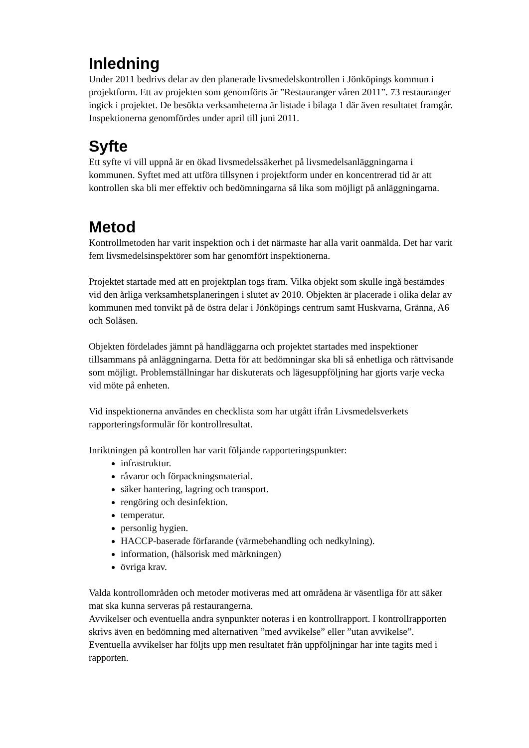Inledning
Under 2011 bedrivs delar av den planerade livsmedelskontrollen i Jönköpings kommun i projektform. Ett av projekten som genomförts är ”Restauranger våren 2011”. 73 restauranger ingick i projektet. De besökta verksamheterna är listade i bilaga 1 där även resultatet framgår. Inspektionerna genomfördes under april till juni 2011.
Syfte
Ett syfte vi vill uppnå är en ökad livsmedelssäkerhet på livsmedelsanläggningarna i kommunen. Syftet med att utföra tillsynen i projektform under en koncentrerad tid är att kontrollen ska bli mer effektiv och bedömningarna så lika som möjligt på anläggningarna.
Metod
Kontrollmetoden har varit inspektion och i det närmaste har alla varit oanmälda. Det har varit fem livsmedelsinspektörer som har genomfört inspektionerna.
Projektet startade med att en projektplan togs fram. Vilka objekt som skulle ingå bestämdes vid den årliga verksamhetsplaneringen i slutet av 2010. Objekten är placerade i olika delar av kommunen med tonvikt på de östra delar i Jönköpings centrum samt Huskvarna, Gränna, A6 och Solåsen.
Objekten fördelades jämnt på handläggarna och projektet startades med inspektioner tillsammans på anläggningarna. Detta för att bedömningar ska bli så enhetliga och rättvisande som möjligt. Problemställningar har diskuterats och lägesuppföljning har gjorts varje vecka vid möte på enheten.
Vid inspektionerna användes en checklista som har utgått ifrån Livsmedelsverkets rapporteringsformulär för kontrollresultat.
Inriktningen på kontrollen har varit följande rapporteringspunkter:
infrastruktur.
råvaror och förpackningsmaterial.
säker hantering, lagring och transport.
rengöring och desinfektion.
temperatur.
personlig hygien.
HACCP-baserade förfarande (värmebehandling och nedkylning).
information, (hälsorisk med märkningen)
övriga krav.
Valda kontrollområden och metoder motiveras med att områdena är väsentliga för att säker mat ska kunna serveras på restaurangerna.
Avvikelser och eventuella andra synpunkter noteras i en kontrollrapport. I kontrollrapporten skrivs även en bedömning med alternativen ”med avvikelse” eller ”utan avvikelse”.
Eventuella avvikelser har följts upp men resultatet från uppföljningar har inte tagits med i rapporten.